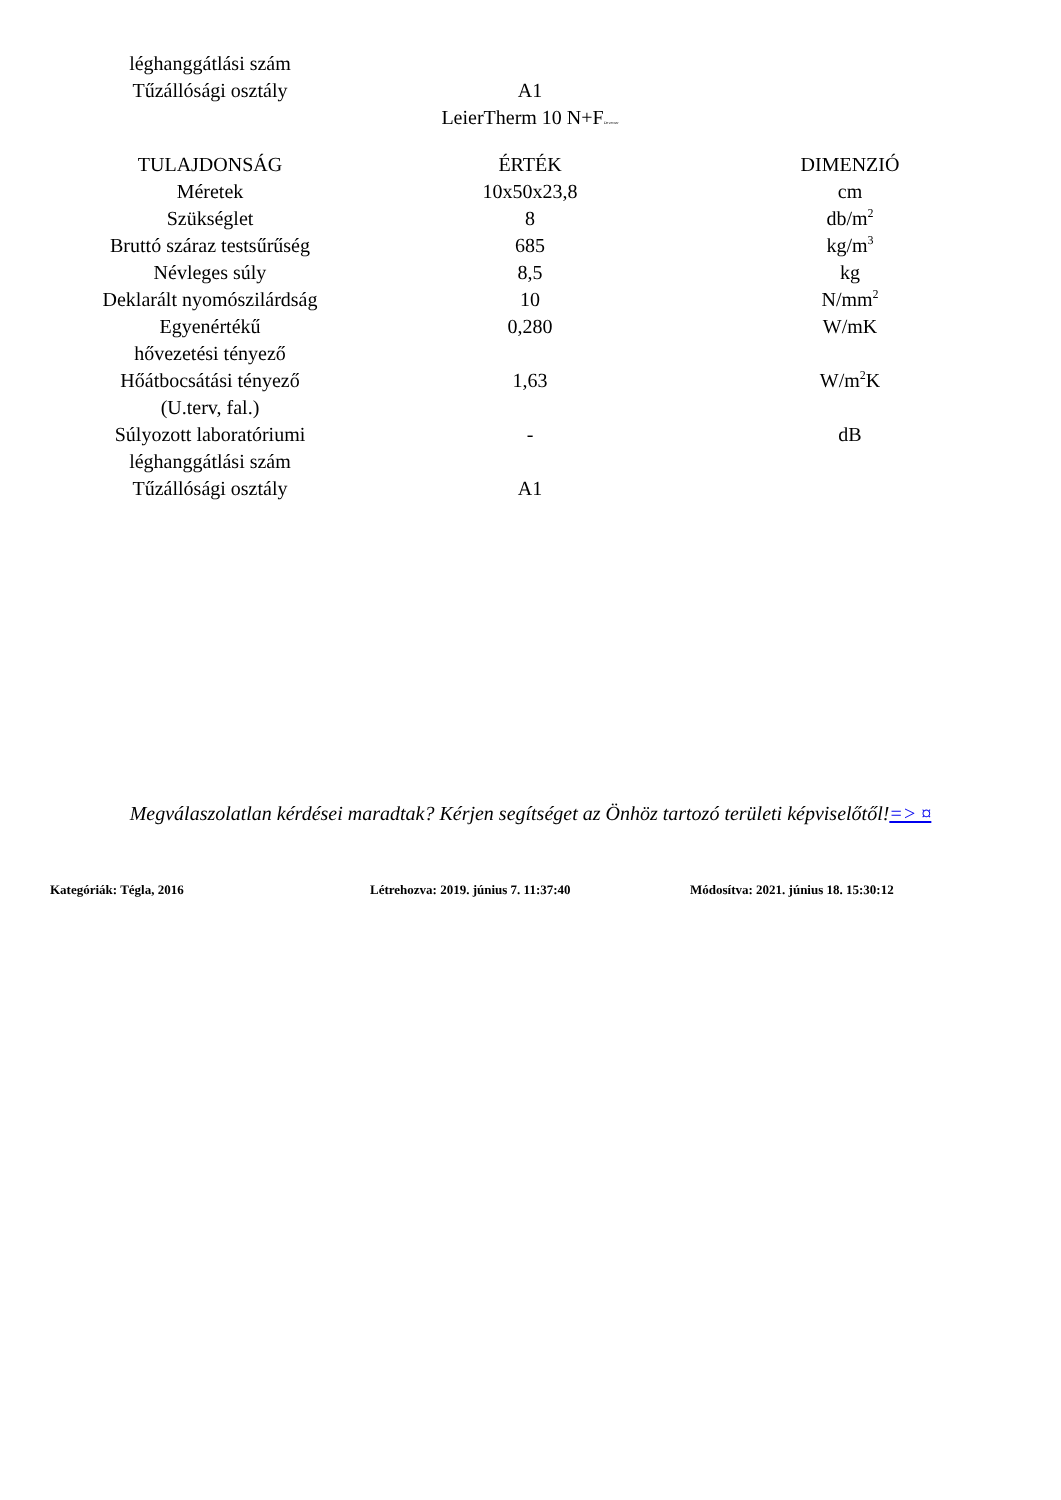| léghanggátlási szám | | |
| Tűzállósági osztály | A1 | |
LeierTherm 10 N+FDevecser
| TULAJDONSÁG | ÉRTÉK | DIMENZIÓ |
| --- | --- | --- |
| Méretek | 10x50x23,8 | cm |
| Szükséglet | 8 | db/m<sup>2</sup> |
| Bruttó száraz testsűrűség | 685 | kg/m<sup>3</sup> |
| Névleges súly | 8,5 | kg |
| Deklarált nyomószilárdság | 10 | N/mm<sup>2</sup> |
| Egyenértékű hővezetési tényező | 0,280 | W/mK |
| Hőátbocsátási tényező (U.terv, fal.) | 1,63 | W/m<sup>2</sup>K |
| Súlyozott laboratóriumi léghanggátlási szám | - | dB |
| Tűzállósági osztály | A1 | |
Megválaszolatlan kérdései maradtak? Kérjen segítséget az Önhöz tartozó területi képviselőtől!=> ¤
Kategóriák: Tégla, 2016 Létrehozva: 2019. június 7. 11:37:40 Módosítva: 2021. június 18. 15:30:12